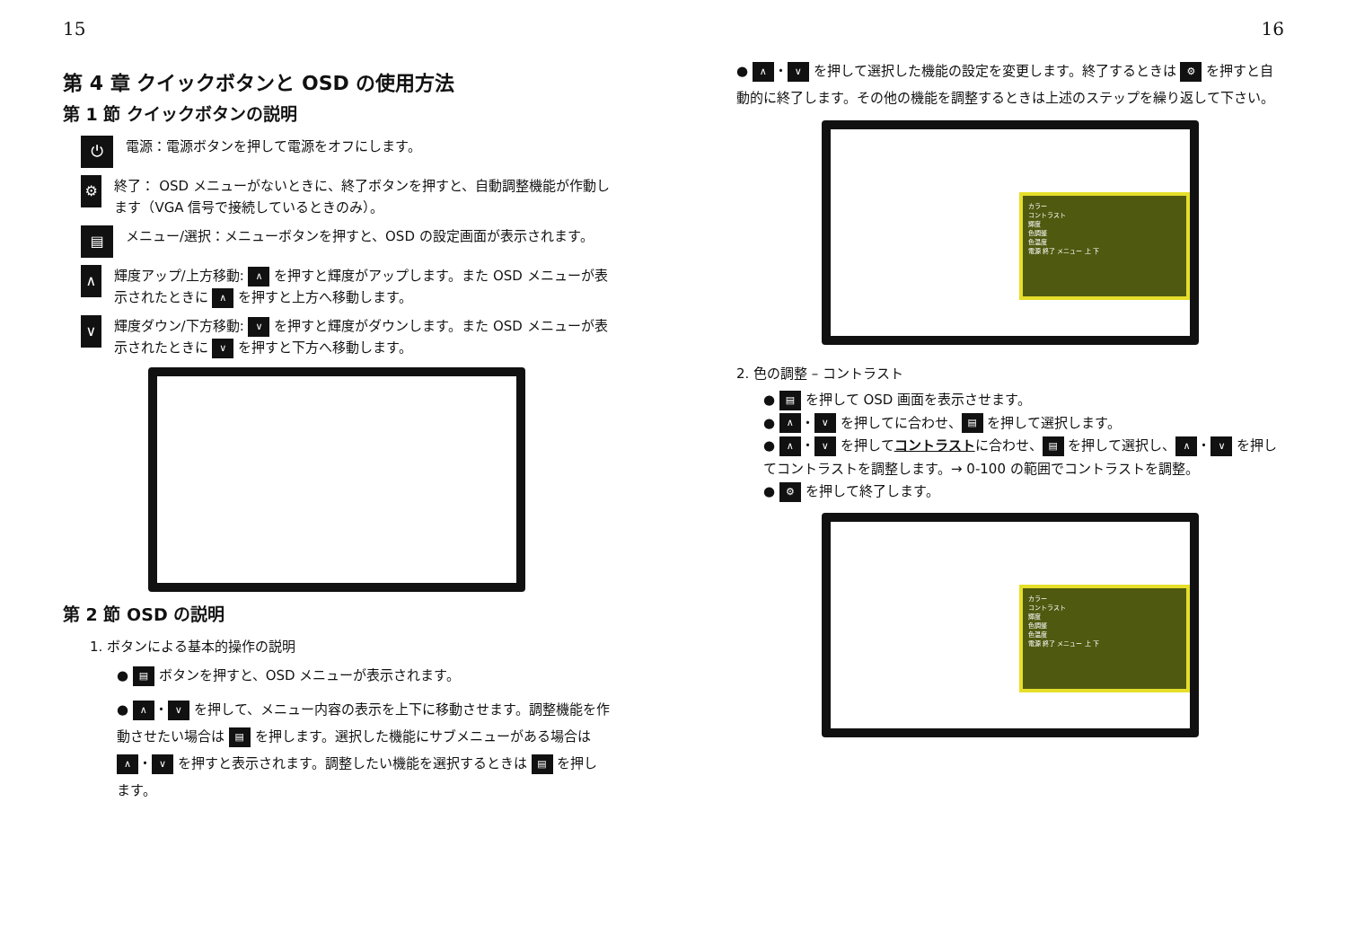15
第 4 章 クイックボタンと OSD の使用方法
第 1 節 クイックボタンの説明
⏻ 電源：電源ボタンを押して電源をオフにします。
⚙ 終了： OSD メニューがないときに、終了ボタンを押すと、自動調整機能が作動します（VGA 信号で接続しているときのみ）。
▤ メニュー/選択：メニューボタンを押すと、OSD の設定画面が表示されます。
∧ 輝度アップ/上方移動: ∧ を押すと輝度がアップします。また OSD メニューが表示されたときに ∧ を押すと上方へ移動します。
∨ 輝度ダウン/下方移動: ∨ を押すと輝度がダウンします。また OSD メニューが表示されたときに ∨ を押すと下方へ移動します。
第 2 節 OSD の説明
1. ボタンによる基本的操作の説明
● ▤ ボタンを押すと、OSD メニューが表示されます。
● ∧ ・ ∨ を押して、メニュー内容の表示を上下に移動させます。調整機能を作動させたい場合は ▤ を押します。選択した機能にサブメニューがある場合は ∧ ・ ∨ を押すと表示されます。調整したい機能を選択するときは ▤ を押します。
16
● ∧ ・ ∨ を押して選択した機能の設定を変更します。終了するときは ⚙ を押すと自動的に終了します。その他の機能を調整するときは上述のステップを繰り返して下さい。
カラー
コントラスト
輝度
色調整
色温度
電源 終了 メニュー 上 下
2. 色の調整 – コントラスト
● ▤ を押して OSD 画面を表示させます。
● ∧ ・ ∨ を押してに合わせ、 ▤ を押して選択します。
● ∧ ・ ∨ を押してコントラストに合わせ、 ▤ を押して選択し、 ∧ ・ ∨ を押してコントラストを調整します。→ 0-100 の範囲でコントラストを調整。
● ⚙ を押して終了します。
カラー
コントラスト
輝度
色調整
色温度
電源 終了 メニュー 上 下